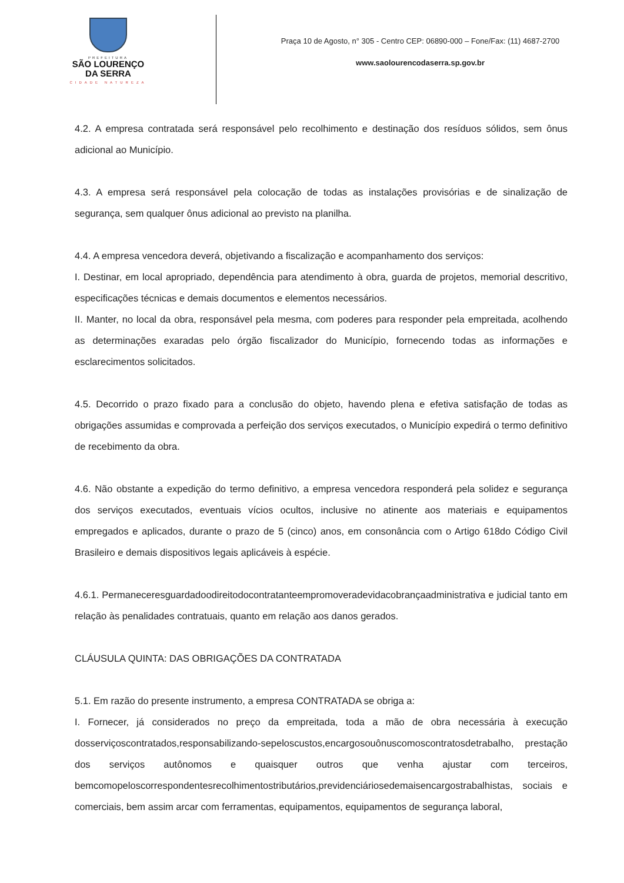PREFEITURA
SÃO LOURENÇO
DA SERRA
CIDADE NATUREZA
Praça 10 de Agosto, n° 305 - Centro CEP: 06890-000 – Fone/Fax: (11) 4687-2700
www.saolourencodaserra.sp.gov.br
4.2. A empresa contratada será responsável pelo recolhimento e destinação dos resíduos sólidos, sem ônus adicional ao Município.
4.3. A empresa será responsável pela colocação de todas as instalações provisórias e de sinalização de segurança, sem qualquer ônus adicional ao previsto na planilha.
4.4. A empresa vencedora deverá, objetivando a fiscalização e acompanhamento dos serviços:
I. Destinar, em local apropriado, dependência para atendimento à obra, guarda de projetos, memorial descritivo, especificações técnicas e demais documentos e elementos necessários.
II. Manter, no local da obra, responsável pela mesma, com poderes para responder pela empreitada, acolhendo as determinações exaradas pelo órgão fiscalizador do Município, fornecendo todas as informações e esclarecimentos solicitados.
4.5. Decorrido o prazo fixado para a conclusão do objeto, havendo plena e efetiva satisfação de todas as obrigações assumidas e comprovada a perfeição dos serviços executados, o Município expedirá o termo definitivo de recebimento da obra.
4.6. Não obstante a expedição do termo definitivo, a empresa vencedora responderá pela solidez e segurança dos serviços executados, eventuais vícios ocultos, inclusive no atinente aos materiais e equipamentos empregados e aplicados, durante o prazo de 5 (cinco) anos, em consonância com o Artigo 618do Código Civil Brasileiro e demais dispositivos legais aplicáveis à espécie.
4.6.1. Permaneceresguardadoodireitodocontratanteempromoveradevidacobrançaadministrativa e judicial tanto em relação às penalidades contratuais, quanto em relação aos danos gerados.
CLÁUSULA QUINTA: DAS OBRIGAÇÕES DA CONTRATADA
5.1. Em razão do presente instrumento, a empresa CONTRATADA se obriga a:
I. Fornecer, já considerados no preço da empreitada, toda a mão de obra necessária à execução dosserviçoscontratados,responsabilizando-sepeloscustos,encargosouônuscomoscontratosdetrabalho, prestação dos serviços autônomos e quaisquer outros que venha ajustar com terceiros, bemcomopeloscorrespondentesrecolhimentostributários,previdenciáriosedemaisencargostrabalhistas, sociais e comerciais, bem assim arcar com ferramentas, equipamentos, equipamentos de segurança laboral,